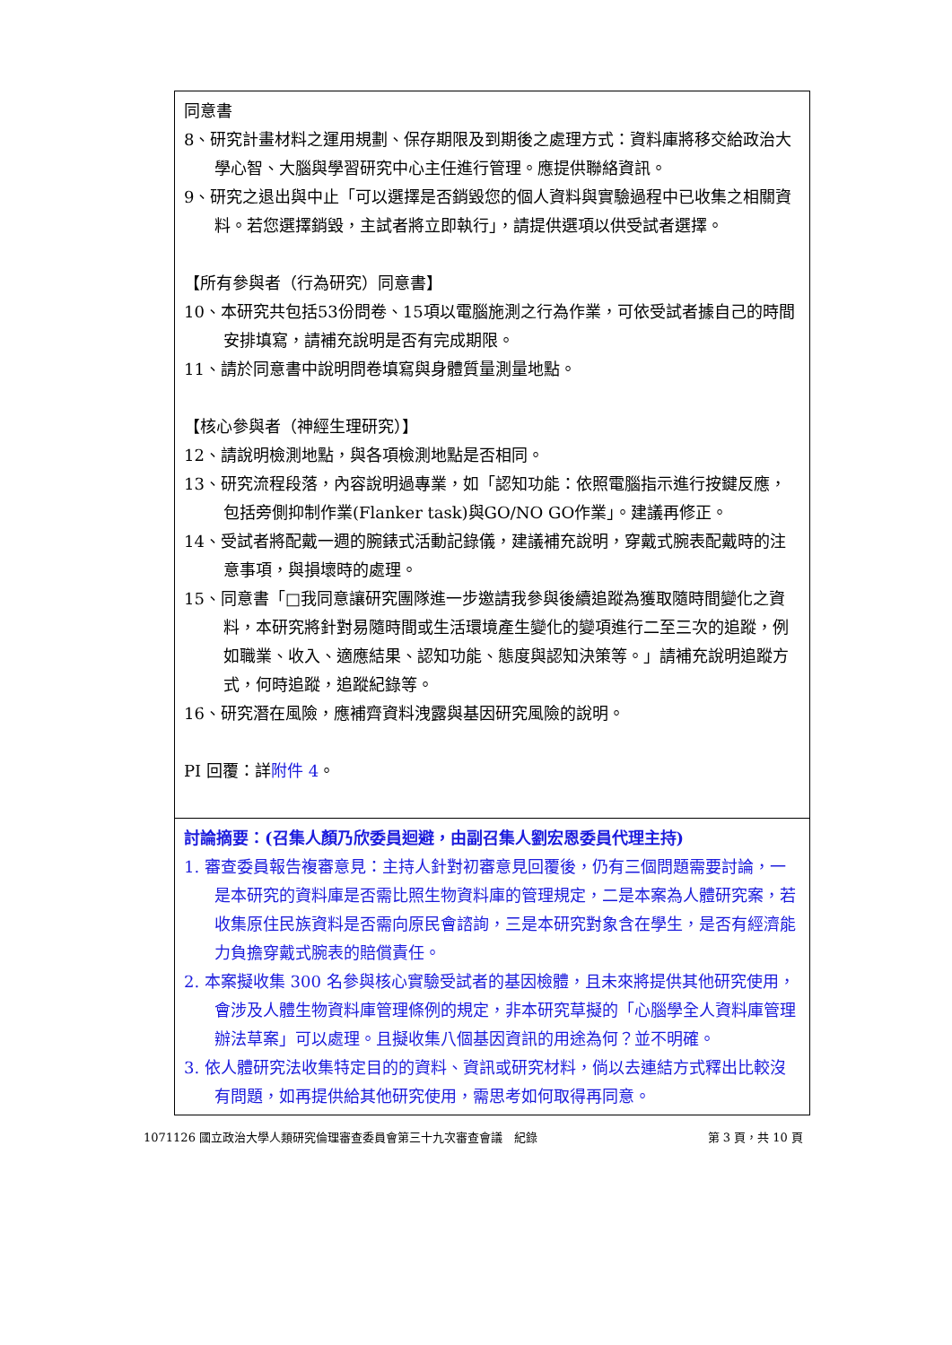| 同意書 8、研究計畫材料之運用規劃、保存期限及到期後之處理方式：資料庫將移交給政治大學心智、大腦與學習研究中心主任進行管理。應提供聯絡資訊。 9、研究之退出與中止「可以選擇是否銷毀您的個人資料與實驗過程中已收集之相關資料。若您選擇銷毀，主試者將立即執行」，請提供選項以供受試者選擇。 【所有參與者（行為研究）同意書】 10、本研究共包括53份問卷、15項以電腦施測之行為作業，可依受試者據自己的時間安排填寫，請補充說明是否有完成期限。 11、請於同意書中說明問卷填寫與身體質量測量地點。 【核心參與者（神經生理研究）】 12、請說明檢測地點，與各項檢測地點是否相同。 13、研究流程段落，內容說明過專業，如「認知功能：依照電腦指示進行按鍵反應，包括旁側抑制作業(Flanker task)與GO/NO GO作業」。建議再修正。 14、受試者將配戴一週的腕錶式活動記錄儀，建議補充說明，穿戴式腕表配戴時的注意事項，與損壞時的處理。 15、同意書「□我同意讓研究團隊進一步邀請我參與後續追蹤為獲取隨時間變化之資料，本研究將針對易隨時間或生活環境產生變化的變項進行二至三次的追蹤，例如職業、收入、適應結果、認知功能、態度與認知決策等。」請補充說明追蹤方式，何時追蹤，追蹤紀錄等。 16、研究潛在風險，應補齊資料洩露與基因研究風險的說明。 PI 回覆：詳 附件 4 。 |
| 討論摘要：(召集人顏乃欣委員迴避，由副召集人劉宏恩委員代理主持) 1. 審查委員報告複審意見：主持人針對初審意見回覆後，仍有三個問題需要討論，一是本研究的資料庫是否需比照生物資料庫的管理規定，二是本案為人體研究案，若收集原住民族資料是否需向原民會諮詢，三是本研究對象含在學生，是否有經濟能力負擔穿戴式腕表的賠償責任。 2. 本案擬收集 300 名參與核心實驗受試者的基因檢體，且未來將提供其他研究使用，會涉及人體生物資料庫管理條例的規定，非本研究草擬的「心腦學全人資料庫管理辦法草案」可以處理。且擬收集八個基因資訊的用途為何？並不明確。 3. 依人體研究法收集特定目的的資料、資訊或研究材料，倘以去連結方式釋出比較沒有問題，如再提供給其他研究使用，需思考如何取得再同意。 |
1071126 國立政治大學人類研究倫理審查委員會第三十九次審查會議　紀錄 第 3 頁，共 10 頁